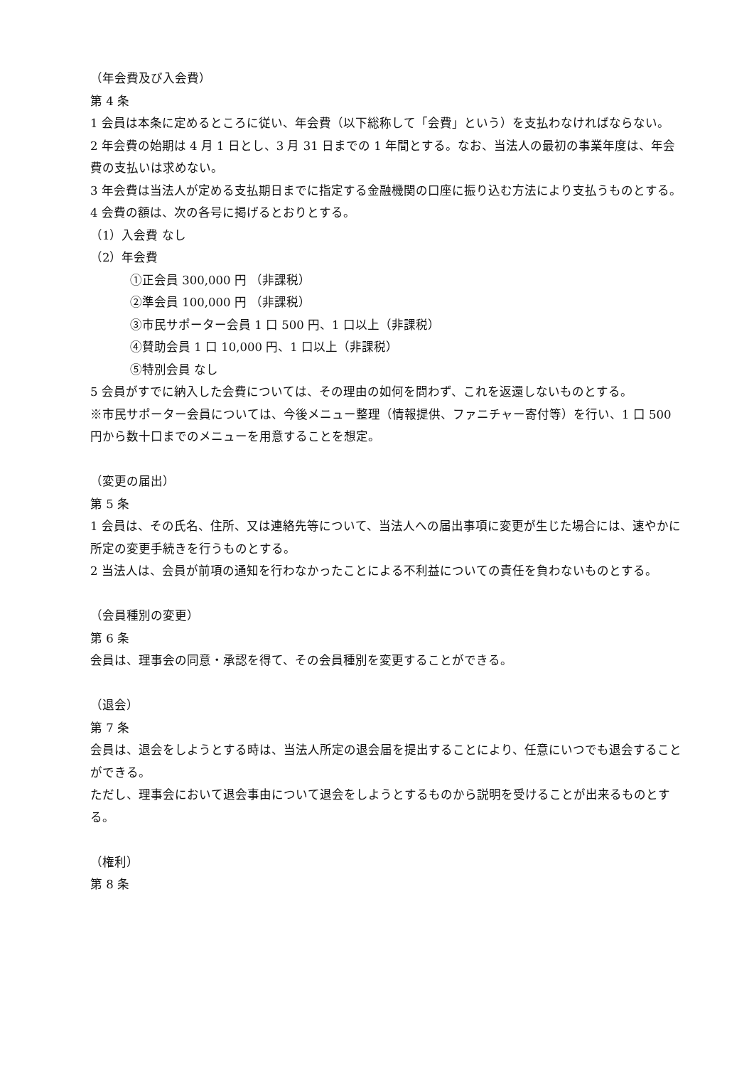（年会費及び入会費）
第 4 条
1 会員は本条に定めるところに従い、年会費（以下総称して「会費」という）を支払わなければならない。
2 年会費の始期は 4 月 1 日とし、3 月 31 日までの 1 年間とする。なお、当法人の最初の事業年度は、年会費の支払いは求めない。
3 年会費は当法人が定める支払期日までに指定する金融機関の口座に振り込む方法により支払うものとする。
4 会費の額は、次の各号に掲げるとおりとする。
（1）入会費 なし
（2）年会費
①正会員 300,000 円 （非課税）
②準会員 100,000 円 （非課税）
③市民サポーター会員 1 口 500 円、1 口以上（非課税）
④賛助会員 1 口 10,000 円、1 口以上（非課税）
⑤特別会員 なし
5 会員がすでに納入した会費については、その理由の如何を問わず、これを返還しないものとする。
※市民サポーター会員については、今後メニュー整理（情報提供、ファニチャー寄付等）を行い、1 口 500 円から数十口までのメニューを用意することを想定。
（変更の届出）
第 5 条
1 会員は、その氏名、住所、又は連絡先等について、当法人への届出事項に変更が生じた場合には、速やかに所定の変更手続きを行うものとする。
2 当法人は、会員が前項の通知を行わなかったことによる不利益についての責任を負わないものとする。
（会員種別の変更）
第 6 条
会員は、理事会の同意・承認を得て、その会員種別を変更することができる。
（退会）
第 7 条
会員は、退会をしようとする時は、当法人所定の退会届を提出することにより、任意にいつでも退会することができる。
ただし、理事会において退会事由について退会をしようとするものから説明を受けることが出来るものとする。
（権利）
第 8 条